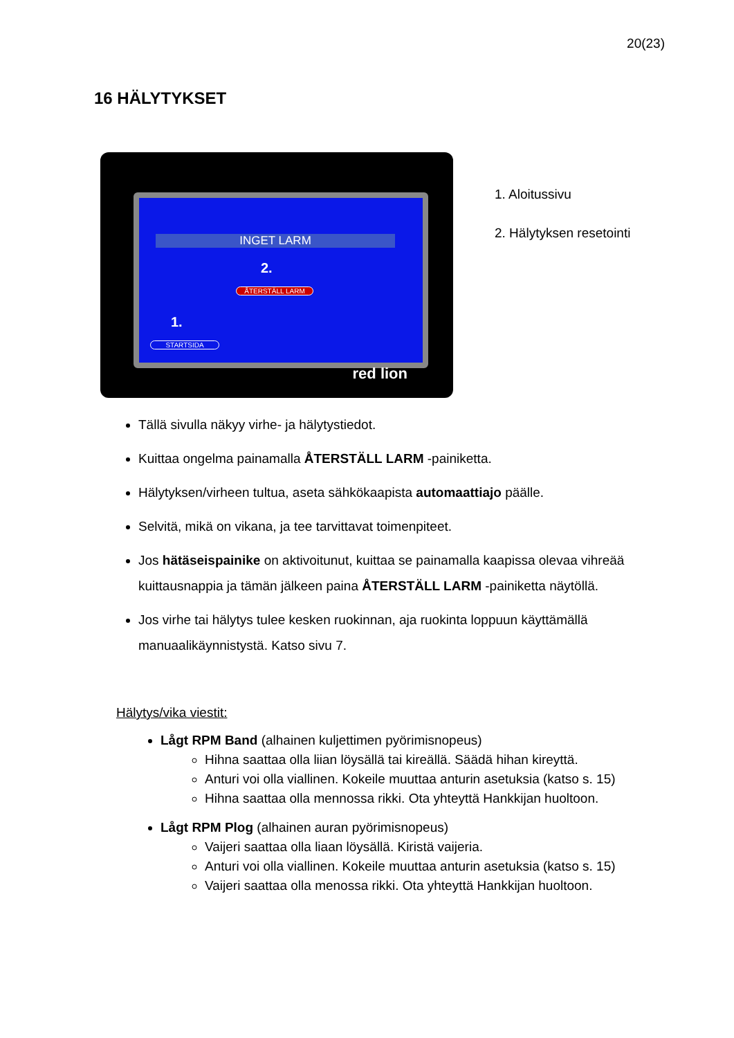20(23)
16 HÄLYTYKSET
INGET LARM
2.
ÅTERSTÄLL LARM
1.
STARTSIDA
red lion
1. Aloitussivu
2. Hälytyksen resetointi
Tällä sivulla näkyy virhe- ja hälytystiedot.
Kuittaa ongelma painamalla ÅTERSTÄLL LARM -painiketta.
Hälytyksen/virheen tultua, aseta sähkökaapista automaattiajo päälle.
Selvitä, mikä on vikana, ja tee tarvittavat toimenpiteet.
Jos hätäseispainike on aktivoitunut, kuittaa se painamalla kaapissa olevaa vihreää kuittausnappia ja tämän jälkeen paina ÅTERSTÄLL LARM -painiketta näytöllä.
Jos virhe tai hälytys tulee kesken ruokinnan, aja ruokinta loppuun käyttämällä manuaalikäynnistystä. Katso sivu 7.
Hälytys/vika viestit:
Lågt RPM Band (alhainen kuljettimen pyörimisnopeus)
Hihna saattaa olla liian löysällä tai kireällä. Säädä hihan kireyttä.
Anturi voi olla viallinen. Kokeile muuttaa anturin asetuksia (katso s. 15)
Hihna saattaa olla mennossa rikki. Ota yhteyttä Hankkijan huoltoon.
Lågt RPM Plog (alhainen auran pyörimisnopeus)
Vaijeri saattaa olla liaan löysällä. Kiristä vaijeria.
Anturi voi olla viallinen. Kokeile muuttaa anturin asetuksia (katso s. 15)
Vaijeri saattaa olla menossa rikki. Ota yhteyttä Hankkijan huoltoon.